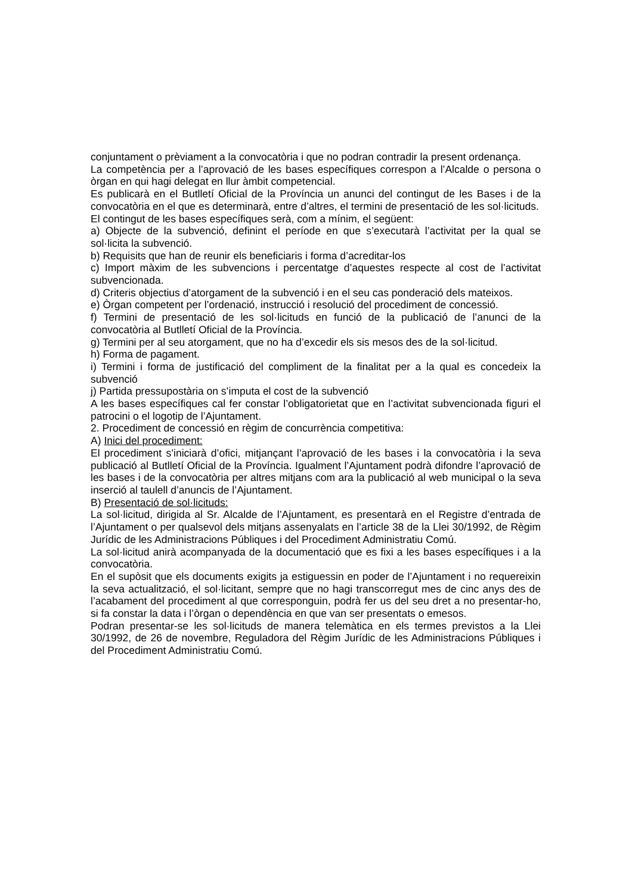conjuntament o prèviament a la convocatòria i que no podran contradir la present ordenança.
La competència per a l’aprovació de les bases específiques correspon a l’Alcalde o persona o òrgan en qui hagi delegat en llur àmbit competencial.
Es publicarà en el Butlletí Oficial de la Província un anunci del contingut de les Bases i de la convocatòria en el que es determinarà, entre d’altres, el termini de presentació de les sol·licituds.
El contingut de les bases específiques serà, com a mínim, el següent:
a) Objecte de la subvenció, definint el període en que s’executarà l’activitat per la qual se sol·licita la subvenció.
b) Requisits que han de reunir els beneficiaris i forma d’acreditar-los
c) Import màxim de les subvencions i percentatge d’aquestes respecte al cost de l’activitat subvencionada.
d) Criteris objectius d’atorgament de la subvenció i en el seu cas ponderació dels mateixos.
e) Òrgan competent per l’ordenació, instrucció i resolució del procediment de concessió.
f) Termini de presentació de les sol·licituds en funció de la publicació de l’anunci de la convocatòria al Butlletí Oficial de la Província.
g) Termini per al seu atorgament, que no ha d’excedir els sis mesos des de la sol·licitud.
h) Forma de pagament.
i) Termini i forma de justificació del compliment de la finalitat per a la qual es concedeix la subvenció
j) Partida pressupostària on s’imputa el cost de la subvenció
A les bases específiques cal fer constar l’obligatorietat que en l’activitat subvencionada figuri el patrocini o el logotip de l’Ajuntament.
2. Procediment de concessió en règim de concurrència competitiva:
A) Inici del procediment:
El procediment s’iniciarà d’ofici, mitjançant l’aprovació de les bases i la convocatòria i la seva publicació al Butlletí Oficial de la Província. Igualment l’Ajuntament podrà difondre l’aprovació de les bases i de la convocatòria per altres mitjans com ara la publicació al web municipal o la seva inserció al taulell d’anuncis de l’Ajuntament.
B) Presentació de sol·licituds:
La sol·licitud, dirigida al Sr. Alcalde de l’Ajuntament, es presentarà en el Registre d’entrada de l’Ajuntament o per qualsevol dels mitjans assenyalats en l’article 38 de la Llei 30/1992, de Règim Jurídic de les Administracions Públiques i del Procediment Administratiu Comú.
La sol·licitud anirà acompanyada de la documentació que es fixi a les bases específiques i a la convocatòria.
En el supòsit que els documents exigits ja estiguessin en poder de l’Ajuntament i no requereixin la seva actualització, el sol·licitant, sempre que no hagi transcorregut mes de cinc anys des de l’acabament del procediment al que corresponguin, podrà fer us del seu dret a no presentar-ho, si fa constar la data i l’òrgan o dependència en que van ser presentats o emesos.
Podran presentar-se les sol·licituds de manera telemàtica en els termes previstos a la Llei 30/1992, de 26 de novembre, Reguladora del Règim Jurídic de les Administracions Públiques i del Procediment Administratiu Comú.